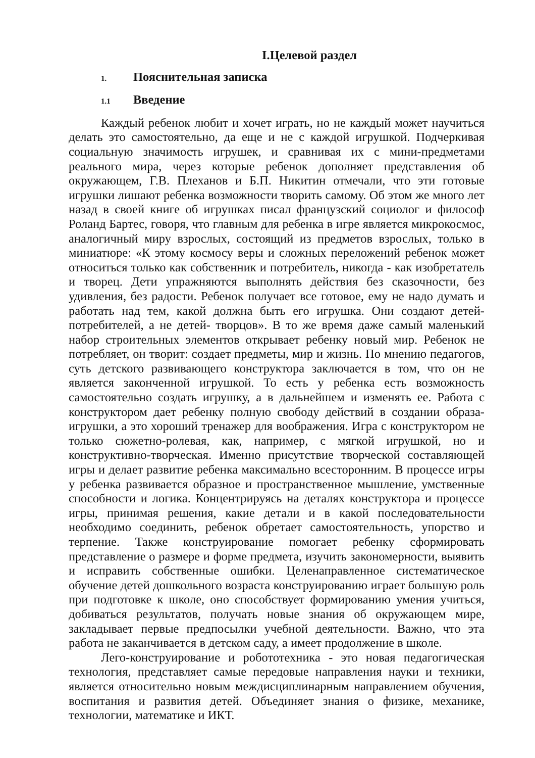I.Целевой раздел
1. Пояснительная записка
1.1 Введение
Каждый ребенок любит и хочет играть, но не каждый может научиться делать это самостоятельно, да еще и не с каждой игрушкой. Подчеркивая социальную значимость игрушек, и сравнивая их с мини-предметами реального мира, через которые ребенок дополняет представления об окружающем, Г.В. Плеханов и Б.П. Никитин отмечали, что эти готовые игрушки лишают ребенка возможности творить самому. Об этом же много лет назад в своей книге об игрушках писал французский социолог и философ Роланд Бартес, говоря, что главным для ребенка в игре является микрокосмос, аналогичный миру взрослых, состоящий из предметов взрослых, только в миниатюре: «К этому космосу веры и сложных переложений ребенок может относиться только как собственник и потребитель, никогда - как изобретатель и творец. Дети упражняются выполнять действия без сказочности, без удивления, без радости. Ребенок получает все готовое, ему не надо думать и работать над тем, какой должна быть его игрушка. Они создают детей-потребителей, а не детей- творцов». В то же время даже самый маленький набор строительных элементов открывает ребенку новый мир. Ребенок не потребляет, он творит: создает предметы, мир и жизнь. По мнению педагогов, суть детского развивающего конструктора заключается в том, что он не является законченной игрушкой. То есть у ребенка есть возможность самостоятельно создать игрушку, а в дальнейшем и изменять ее. Работа с конструктором дает ребенку полную свободу действий в создании образа-игрушки, а это хороший тренажер для воображения. Игра с конструктором не только сюжетно-ролевая, как, например, с мягкой игрушкой, но и конструктивно-творческая. Именно присутствие творческой составляющей игры и делает развитие ребенка максимально всесторонним. В процессе игры у ребенка развивается образное и пространственное мышление, умственные способности и логика. Концентрируясь на деталях конструктора и процессе игры, принимая решения, какие детали и в какой последовательности необходимо соединить, ребенок обретает самостоятельность, упорство и терпение. Также конструирование помогает ребенку сформировать представление о размере и форме предмета, изучить закономерности, выявить и исправить собственные ошибки. Целенаправленное систематическое обучение детей дошкольного возраста конструированию играет большую роль при подготовке к школе, оно способствует формированию умения учиться, добиваться результатов, получать новые знания об окружающем мире, закладывает первые предпосылки учебной деятельности. Важно, что эта работа не заканчивается в детском саду, а имеет продолжение в школе.
Лего-конструирование и робототехника - это новая педагогическая технология, представляет самые передовые направления науки и техники, является относительно новым междисциплинарным направлением обучения, воспитания и развития детей. Объединяет знания о физике, механике, технологии, математике и ИКТ.